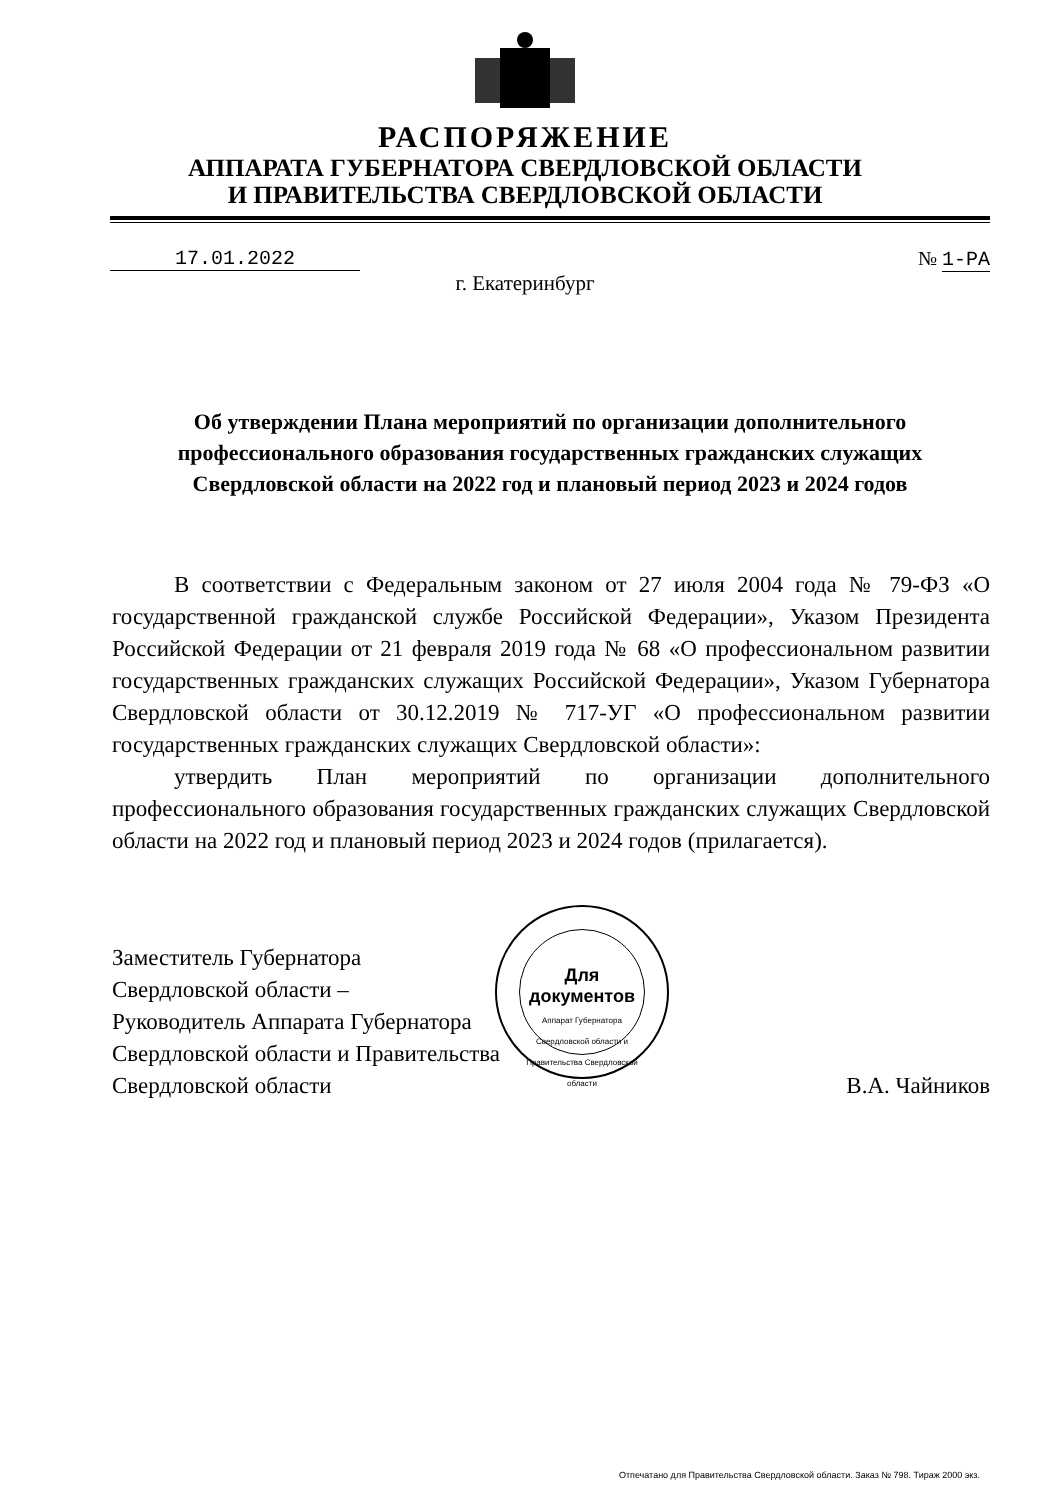РАСПОРЯЖЕНИЕ
АППАРАТА ГУБЕРНАТОРА СВЕРДЛОВСКОЙ ОБЛАСТИ
И ПРАВИТЕЛЬСТВА СВЕРДЛОВСКОЙ ОБЛАСТИ
17.01.2022 № 1-РА
г. Екатеринбург
Об утверждении Плана мероприятий по организации дополнительного профессионального образования государственных гражданских служащих Свердловской области на 2022 год и плановый период 2023 и 2024 годов
В соответствии с Федеральным законом от 27 июля 2004 года № 79-ФЗ «О государственной гражданской службе Российской Федерации», Указом Президента Российской Федерации от 21 февраля 2019 года № 68 «О профессиональном развитии государственных гражданских служащих Российской Федерации», Указом Губернатора Свердловской области от 30.12.2019 № 717-УГ «О профессиональном развитии государственных гражданских служащих Свердловской области»:
утвердить План мероприятий по организации дополнительного профессионального образования государственных гражданских служащих Свердловской области на 2022 год и плановый период 2023 и 2024 годов (прилагается).
Заместитель Губернатора
Свердловской области –
Руководитель Аппарата Губернатора
Свердловской области и Правительства
Свердловской области
В.А. Чайников
Для
документов
Аппарат Губернатора Свердловской области и Правительства Свердловской области
Отпечатано для Правительства Свердловской области. Заказ № 798. Тираж 2000 экз.